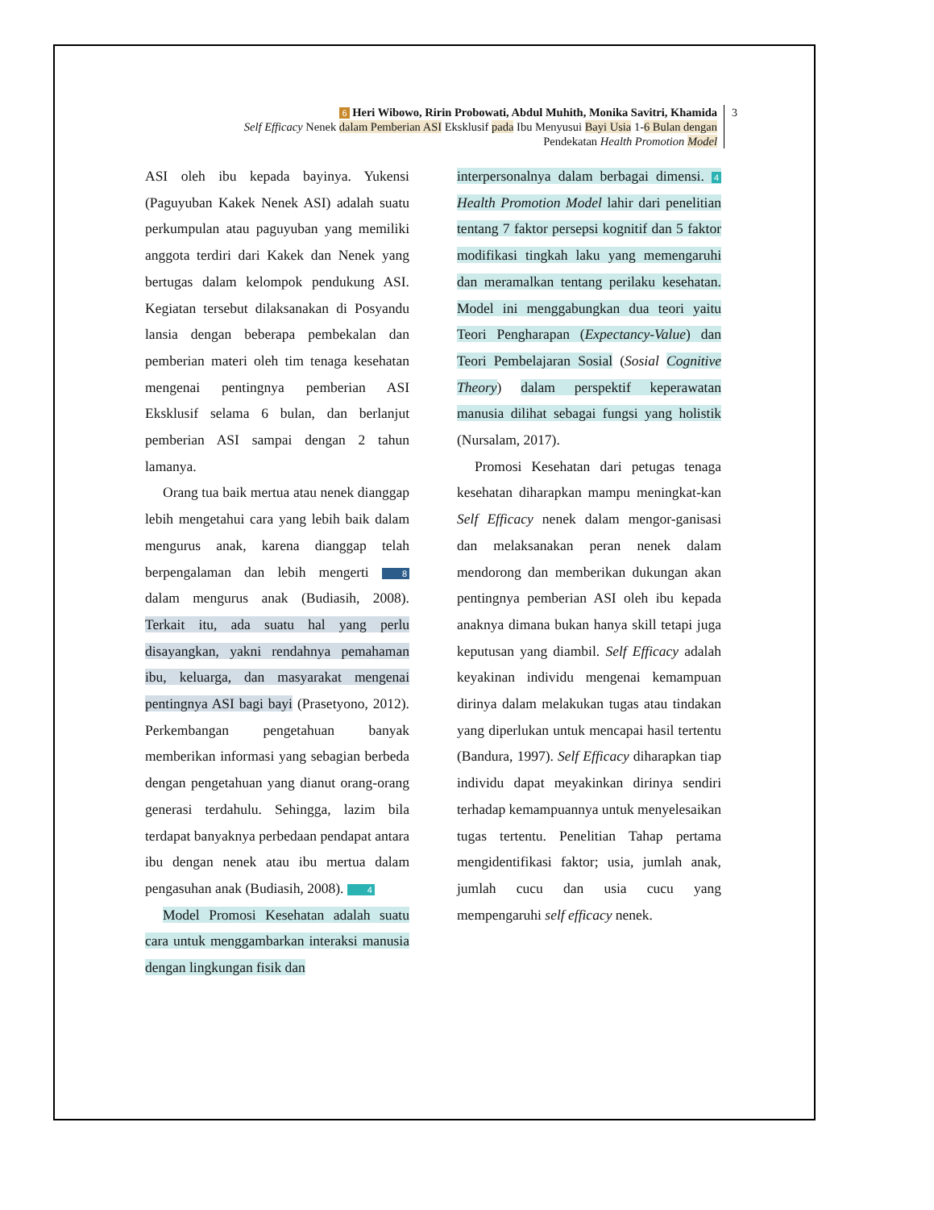6 Heri Wibowo, Ririn Probowati, Abdul Muhith, Monika Savitri, Khamida
Self Efficacy Nenek dalam Pemberian ASI Eksklusif pada Ibu Menyusui Bayi Usia 1-6 Bulan dengan
Pendekatan Health Promotion Model
3
ASI oleh ibu kepada bayinya. Yukensi (Paguyuban Kakek Nenek ASI) adalah suatu perkumpulan atau paguyuban yang memiliki anggota terdiri dari Kakek dan Nenek yang bertugas dalam kelompok pendukung ASI. Kegiatan tersebut dilaksanakan di Posyandu lansia dengan beberapa pembekalan dan pemberian materi oleh tim tenaga kesehatan mengenai pentingnya pemberian ASI Eksklusif selama 6 bulan, dan berlanjut pemberian ASI sampai dengan 2 tahun lamanya.
Orang tua baik mertua atau nenek dianggap lebih mengetahui cara yang lebih baik dalam mengurus anak, karena dianggap telah berpengalaman dan lebih mengerti 8 dalam mengurus anak (Budiasih, 2008). Terkait itu, ada suatu hal yang perlu disayangkan, yakni rendahnya pemahaman ibu, keluarga, dan masyarakat mengenai pentingnya ASI bagi bayi (Prasetyono, 2012). Perkembangan pengetahuan banyak memberikan informasi yang sebagian berbeda dengan pengetahuan yang dianut orang-orang generasi terdahulu. Sehingga, lazim bila terdapat banyaknya perbedaan pendapat antara ibu dengan nenek atau ibu mertua dalam pengasuhan anak (Budiasih, 2008). 4
Model Promosi Kesehatan adalah suatu cara untuk menggambarkan interaksi manusia dengan lingkungan fisik dan
interpersonalnya dalam berbagai dimensi. 4 Health Promotion Model lahir dari penelitian tentang 7 faktor persepsi kognitif dan 5 faktor modifikasi tingkah laku yang memengaruhi dan meramalkan tentang perilaku kesehatan. Model ini menggabungkan dua teori yaitu Teori Pengharapan (Expectancy-Value) dan Teori Pembelajaran Sosial (Sosial Cognitive Theory) dalam perspektif keperawatan manusia dilihat sebagai fungsi yang holistik (Nursalam, 2017).
Promosi Kesehatan dari petugas tenaga kesehatan diharapkan mampu meningkat-kan Self Efficacy nenek dalam mengor-ganisasi dan melaksanakan peran nenek dalam mendorong dan memberikan dukungan akan pentingnya pemberian ASI oleh ibu kepada anaknya dimana bukan hanya skill tetapi juga keputusan yang diambil. Self Efficacy adalah keyakinan individu mengenai kemampuan dirinya dalam melakukan tugas atau tindakan yang diperlukan untuk mencapai hasil tertentu (Bandura, 1997). Self Efficacy diharapkan tiap individu dapat meyakinkan dirinya sendiri terhadap kemampuannya untuk menyelesaikan tugas tertentu. Penelitian Tahap pertama mengidentifikasi faktor; usia, jumlah anak, jumlah cucu dan usia cucu yang mempengaruhi self efficacy nenek.